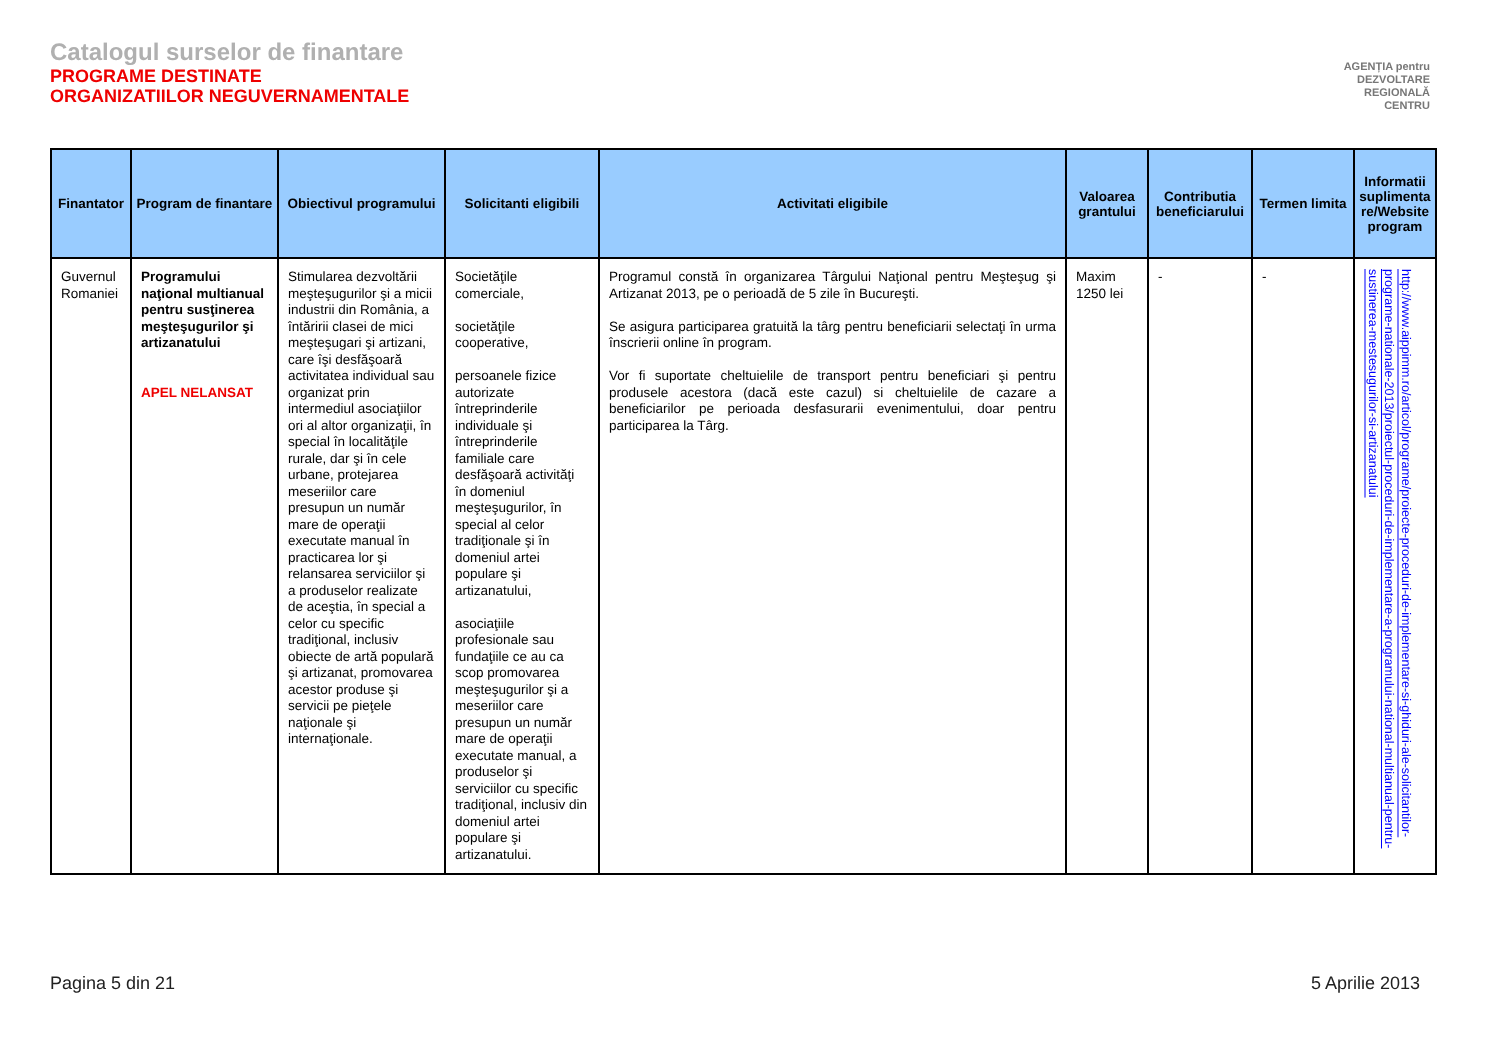Catalogul surselor de finantare
PROGRAME DESTINATE
ORGANIZATIILOR NEGUVERNAMENTALE
AGENȚIA pentru
DEZVOLTARE
REGIONALĂ
CENTRU
| Finantator | Program de finantare | Obiectivul programului | Solicitanti eligibili | Activitati eligibile | Valoarea grantului | Contributia beneficiarului | Termen limita | Informatii suplimenta re/Website program |
| --- | --- | --- | --- | --- | --- | --- | --- | --- |
| Guvernul Romaniei | Programului naţional multianual pentru susţinerea meşteşugurilor şi artizanatului APEL NELANSAT | Stimularea dezvoltării meşteşugurilor şi a micii industrii din România, a întăririi clasei de mici meşteşugari şi artizani, care îşi desfăşoară activitatea individual sau organizat prin intermediul asociaţiilor ori al altor organizaţii, în special în localităţile rurale, dar şi în cele urbane, protejarea meseriilor care presupun un număr mare de operaţii executate manual în practicarea lor şi relansarea serviciilor şi a produselor realizate de aceştia, în special a celor cu specific tradiţional, inclusiv obiecte de artă populară şi artizanat, promovarea acestor produse şi servicii pe pieţele naţionale şi internaţionale. | Societăţile comerciale, societăţile cooperative, persoanele fizice autorizate întreprinderile individuale şi întreprinderile familiale care desfăşoară activităţi în domeniul meşteşugurilor, în special al celor tradiţionale şi în domeniul artei populare şi artizanatului, asociaţiile profesionale sau fundaţiile ce au ca scop promovarea meşteşugurilor şi a meseriilor care presupun un număr mare de operaţii executate manual, a produselor şi serviciilor cu specific tradiţional, inclusiv din domeniul artei populare şi artizanatului. | Programul constă în organizarea Târgului Naţional pentru Meşteşug şi Artizanat 2013, pe o perioadă de 5 zile în Bucureşti. Se asigura participarea gratuită la târg pentru beneficiarii selectaţi în urma înscrierii online în program. Vor fi suportate cheltuielile de transport pentru beneficiari şi pentru produsele acestora (dacă este cazul) si cheltuielile de cazare a beneficiarilor pe perioada desfasurarii evenimentului, doar pentru participarea la Târg. | Maxim 1250 lei | - | - | http://www.aippimm.ro/articol/programe/proiecte-proceduri-de-implementare-si-ghiduri-ale-solicitantilor-programe-nationale-2013/proiectul-proceduri-de-implementare-a-programului-national-multianual-pentru-sustinerea-mestesugurilor-si-artizanatului |
Pagina 5 din 21 5 Aprilie 2013